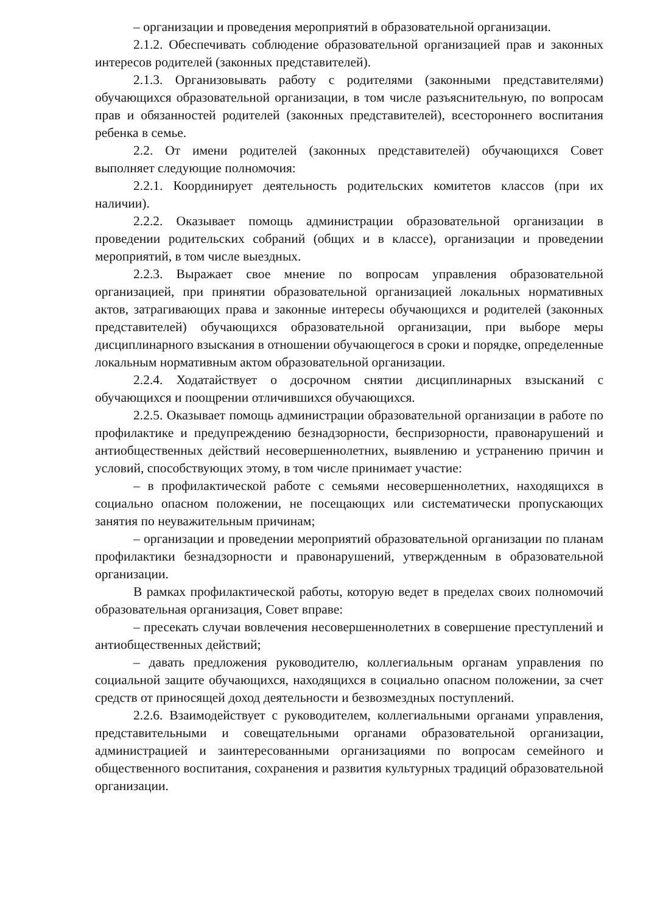– организации и проведения мероприятий в образовательной организации.
2.1.2. Обеспечивать соблюдение образовательной организацией прав и законных интересов родителей (законных представителей).
2.1.3. Организовывать работу с родителями (законными представителями) обучающихся образовательной организации, в том числе разъяснительную, по вопросам прав и обязанностей родителей (законных представителей), всестороннего воспитания ребенка в семье.
2.2. От имени родителей (законных представителей) обучающихся Совет выполняет следующие полномочия:
2.2.1. Координирует деятельность родительских комитетов классов (при их наличии).
2.2.2. Оказывает помощь администрации образовательной организации в проведении родительских собраний (общих и в классе), организации и проведении мероприятий, в том числе выездных.
2.2.3. Выражает свое мнение по вопросам управления образовательной организацией, при принятии образовательной организацией локальных нормативных актов, затрагивающих права и законные интересы обучающихся и родителей (законных представителей) обучающихся образовательной организации, при выборе меры дисциплинарного взыскания в отношении обучающегося в сроки и порядке, определенные локальным нормативным актом образовательной организации.
2.2.4. Ходатайствует о досрочном снятии дисциплинарных взысканий с обучающихся и поощрении отличившихся обучающихся.
2.2.5. Оказывает помощь администрации образовательной организации в работе по профилактике и предупреждению безнадзорности, беспризорности, правонарушений и антиобщественных действий несовершеннолетних, выявлению и устранению причин и условий, способствующих этому, в том числе принимает участие:
– в профилактической работе с семьями несовершеннолетних, находящихся в социально опасном положении, не посещающих или систематически пропускающих занятия по неуважительным причинам;
– организации и проведении мероприятий образовательной организации по планам профилактики безнадзорности и правонарушений, утвержденным в образовательной организации.
В рамках профилактической работы, которую ведет в пределах своих полномочий образовательная организация, Совет вправе:
– пресекать случаи вовлечения несовершеннолетних в совершение преступлений и антиобщественных действий;
– давать предложения руководителю, коллегиальным органам управления по социальной защите обучающихся, находящихся в социально опасном положении, за счет средств от приносящей доход деятельности и безвозмездных поступлений.
2.2.6. Взаимодействует с руководителем, коллегиальными органами управления, представительными и совещательными органами образовательной организации, администрацией и заинтересованными организациями по вопросам семейного и общественного воспитания, сохранения и развития культурных традиций образовательной организации.